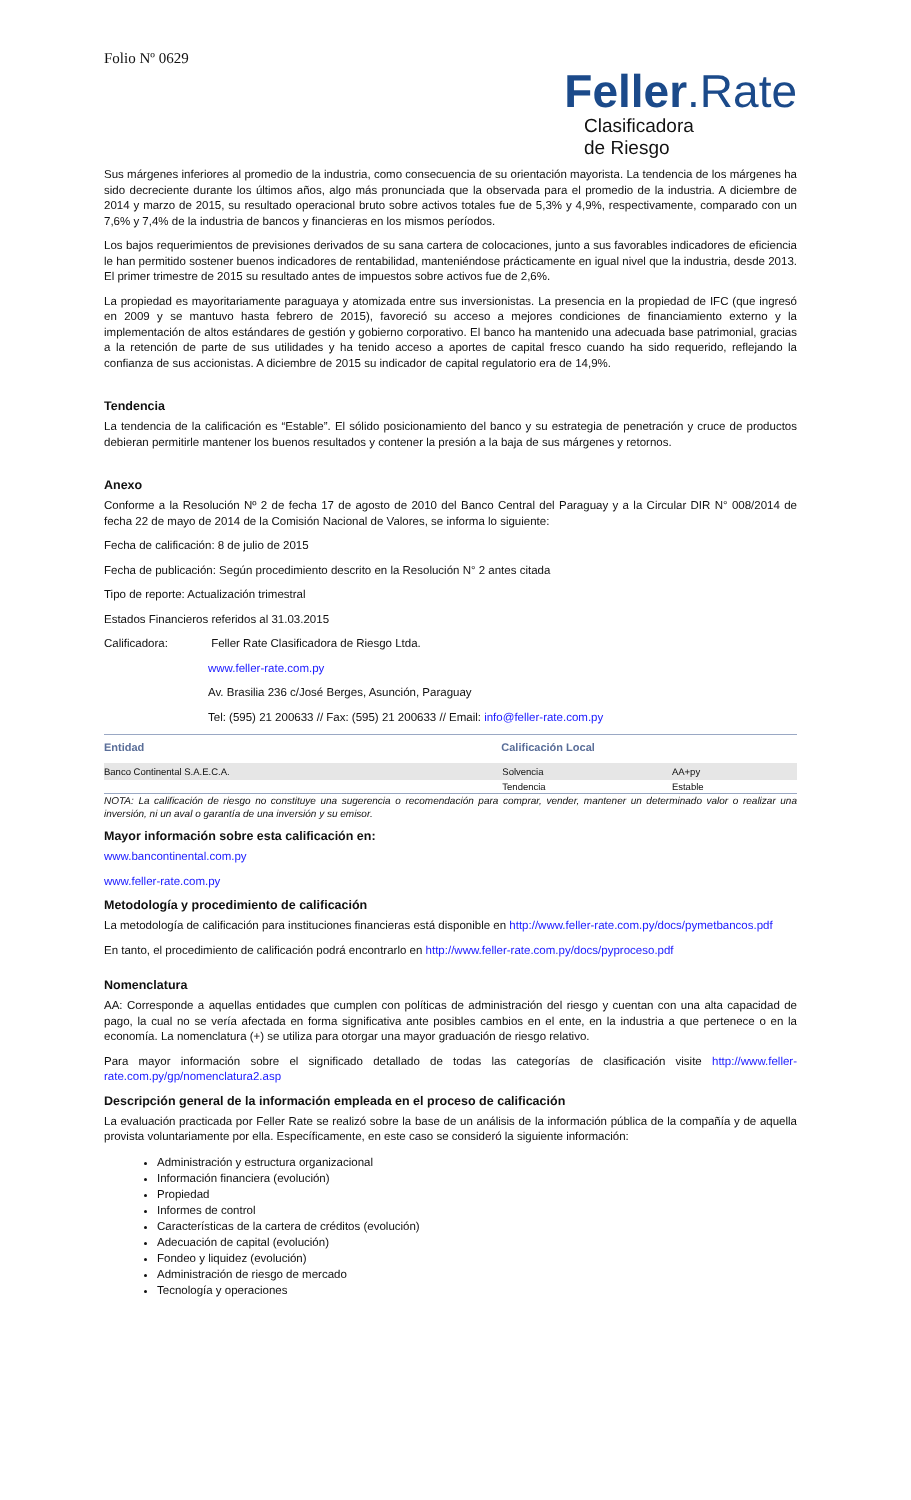Folio Nº 0629
Feller.Rate
Clasificadora
de Riesgo
Sus márgenes inferiores al promedio de la industria, como consecuencia de su orientación mayorista. La tendencia de los márgenes ha sido decreciente durante los últimos años, algo más pronunciada que la observada para el promedio de la industria. A diciembre de 2014 y marzo de 2015, su resultado operacional bruto sobre activos totales fue de 5,3% y 4,9%, respectivamente, comparado con un 7,6% y 7,4% de la industria de bancos y financieras en los mismos períodos.
Los bajos requerimientos de previsiones derivados de su sana cartera de colocaciones, junto a sus favorables indicadores de eficiencia le han permitido sostener buenos indicadores de rentabilidad, manteniéndose prácticamente en igual nivel que la industria, desde 2013. El primer trimestre de 2015 su resultado antes de impuestos sobre activos fue de 2,6%.
La propiedad es mayoritariamente paraguaya y atomizada entre sus inversionistas. La presencia en la propiedad de IFC (que ingresó en 2009 y se mantuvo hasta febrero de 2015), favoreció su acceso a mejores condiciones de financiamiento externo y la implementación de altos estándares de gestión y gobierno corporativo. El banco ha mantenido una adecuada base patrimonial, gracias a la retención de parte de sus utilidades y ha tenido acceso a aportes de capital fresco cuando ha sido requerido, reflejando la confianza de sus accionistas. A diciembre de 2015 su indicador de capital regulatorio era de 14,9%.
Tendencia
La tendencia de la calificación es “Estable”. El sólido posicionamiento del banco y su estrategia de penetración y cruce de productos debieran permitirle mantener los buenos resultados y contener la presión a la baja de sus márgenes y retornos.
Anexo
Conforme a la Resolución Nº 2 de fecha 17 de agosto de 2010 del Banco Central del Paraguay y a la Circular DIR N° 008/2014 de fecha 22 de mayo de 2014 de la Comisión Nacional de Valores, se informa lo siguiente:
Fecha de calificación: 8 de julio de 2015
Fecha de publicación: Según procedimiento descrito en la Resolución N° 2 antes citada
Tipo de reporte: Actualización trimestral
Estados Financieros referidos al 31.03.2015
Calificadora: Feller Rate Clasificadora de Riesgo Ltda.
www.feller-rate.com.py
Av. Brasilia 236 c/José Berges, Asunción, Paraguay
Tel: (595) 21 200633 // Fax: (595) 21 200633 // Email: info@feller-rate.com.py
| Entidad | Calificación Local | |
| --- | --- | --- |
| Banco Continental S.A.E.C.A. | Solvencia | AA+py |
| | Tendencia | Estable |
NOTA: La calificación de riesgo no constituye una sugerencia o recomendación para comprar, vender, mantener un determinado valor o realizar una inversión, ni un aval o garantía de una inversión y su emisor.
Mayor información sobre esta calificación en:
www.bancontinental.com.py
www.feller-rate.com.py
Metodología y procedimiento de calificación
La metodología de calificación para instituciones financieras está disponible en http://www.feller-rate.com.py/docs/pymetbancos.pdf
En tanto, el procedimiento de calificación podrá encontrarlo en http://www.feller-rate.com.py/docs/pyproceso.pdf
Nomenclatura
AA: Corresponde a aquellas entidades que cumplen con políticas de administración del riesgo y cuentan con una alta capacidad de pago, la cual no se vería afectada en forma significativa ante posibles cambios en el ente, en la industria a que pertenece o en la economía. La nomenclatura (+) se utiliza para otorgar una mayor graduación de riesgo relativo.
Para mayor información sobre el significado detallado de todas las categorías de clasificación visite http://www.feller-rate.com.py/gp/nomenclatura2.asp
Descripción general de la información empleada en el proceso de calificación
La evaluación practicada por Feller Rate se realizó sobre la base de un análisis de la información pública de la compañía y de aquella provista voluntariamente por ella. Específicamente, en este caso se consideró la siguiente información:
Administración y estructura organizacional
Información financiera (evolución)
Propiedad
Informes de control
Características de la cartera de créditos (evolución)
Adecuación de capital (evolución)
Fondeo y liquidez (evolución)
Administración de riesgo de mercado
Tecnología y operaciones